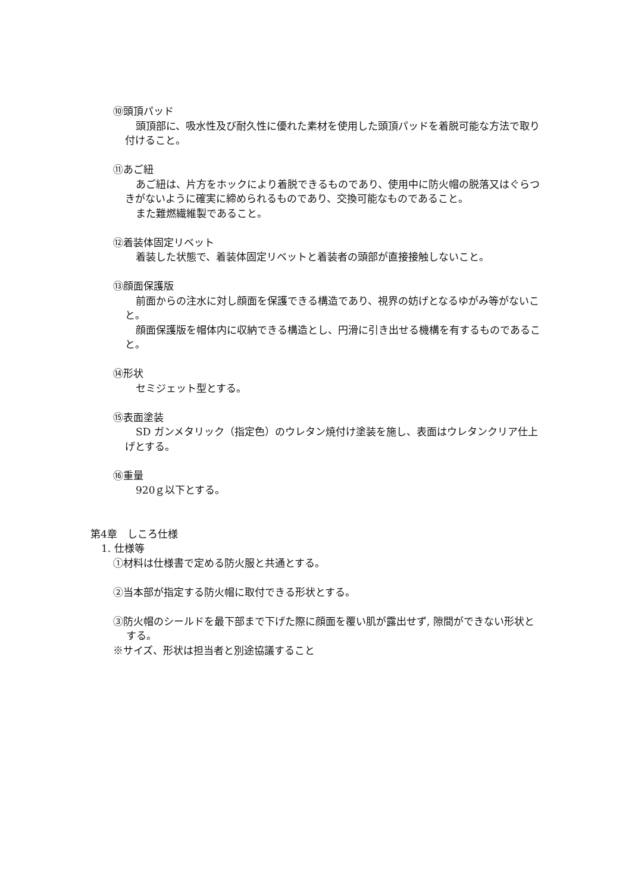⑩頭頂パッド
頭頂部に、吸水性及び耐久性に優れた素材を使用した頭頂パッドを着脱可能な方法で取り付けること。
⑪あご紐
あご紐は、片方をホックにより着脱できるものであり、使用中に防火帽の脱落又はぐらつきがないように確実に締められるものであり、交換可能なものであること。
また難燃繊維製であること。
⑫着装体固定リベット
着装した状態で、着装体固定リベットと着装者の頭部が直接接触しないこと。
⑬顔面保護版
前面からの注水に対し顔面を保護できる構造であり、視界の妨げとなるゆがみ等がないこと。
顔面保護版を帽体内に収納できる構造とし、円滑に引き出せる機構を有するものであること。
⑭形状
セミジェット型とする。
⑮表面塗装
SD ガンメタリック（指定色）のウレタン焼付け塗装を施し、表面はウレタンクリア仕上げとする。
⑯重量
920ｇ以下とする。
第4章　しころ仕様
1. 仕様等
①材料は仕様書で定める防火服と共通とする。
②当本部が指定する防火帽に取付できる形状とする。
③防火帽のシールドを最下部まで下げた際に顔面を覆い肌が露出せず, 隙間ができない形状とする。
※サイズ、形状は担当者と別途協議すること